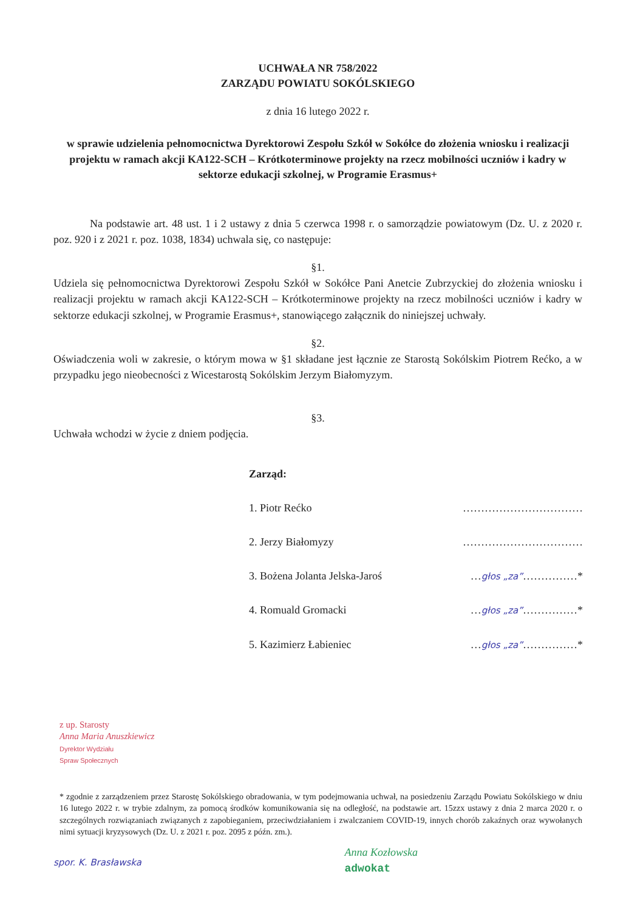UCHWAŁA NR 758/2022
ZARZĄDU POWIATU SOKÓLSKIEGO
z dnia 16 lutego 2022 r.
w sprawie udzielenia pełnomocnictwa Dyrektorowi Zespołu Szkół w Sokółce do złożenia wniosku i realizacji projektu w ramach akcji KA122-SCH – Krótkoterminowe projekty na rzecz mobilności uczniów i kadry w sektorze edukacji szkolnej, w Programie Erasmus+
Na podstawie art. 48 ust. 1 i 2 ustawy z dnia 5 czerwca 1998 r. o samorządzie powiatowym (Dz. U. z 2020 r. poz. 920 i z 2021 r. poz. 1038, 1834) uchwala się, co następuje:
§1.
Udziela się pełnomocnictwa Dyrektorowi Zespołu Szkół w Sokółce Pani Anetcie Zubrzyckiej do złożenia wniosku i realizacji projektu w ramach akcji KA122-SCH – Krótkoterminowe projekty na rzecz mobilności uczniów i kadry w sektorze edukacji szkolnej, w Programie Erasmus+, stanowiącego załącznik do niniejszej uchwały.
§2.
Oświadczenia woli w zakresie, o którym mowa w §1 składane jest łącznie ze Starostą Sokólskim Piotrem Rećko, a w przypadku jego nieobecności z Wicestarostą Sokólskim Jerzym Białomyzym.
§3.
Uchwała wchodzi w życie z dniem podjęcia.
Zarząd:
1. Piotr Rećko ……………………………
2. Jerzy Białomyzy ……………………………
3. Bożena Jolanta Jelska-Jaroś …głos „za”……………*
4. Romuald Gromacki …głos „za”……………*
5. Kazimierz Łabieniec …głos „za”……………*
z up. Starosty
Anna Maria Anuszkiewicz
Dyrektor Wydziału
Spraw Społecznych
* zgodnie z zarządzeniem przez Starostę Sokólskiego obradowania, w tym podejmowania uchwał, na posiedzeniu Zarządu Powiatu Sokólskiego w dniu 16 lutego 2022 r. w trybie zdalnym, za pomocą środków komunikowania się na odległość, na podstawie art. 15zzx ustawy z dnia 2 marca 2020 r. o szczególnych rozwiązaniach związanych z zapobieganiem, przeciwdziałaniem i zwalczaniem COVID-19, innych chorób zakaźnych oraz wywołanych nimi sytuacji kryzysowych (Dz. U. z 2021 r. poz. 2095 z późn. zm.).
spor. K. Brasławska Anna Kozłowska
adwokat